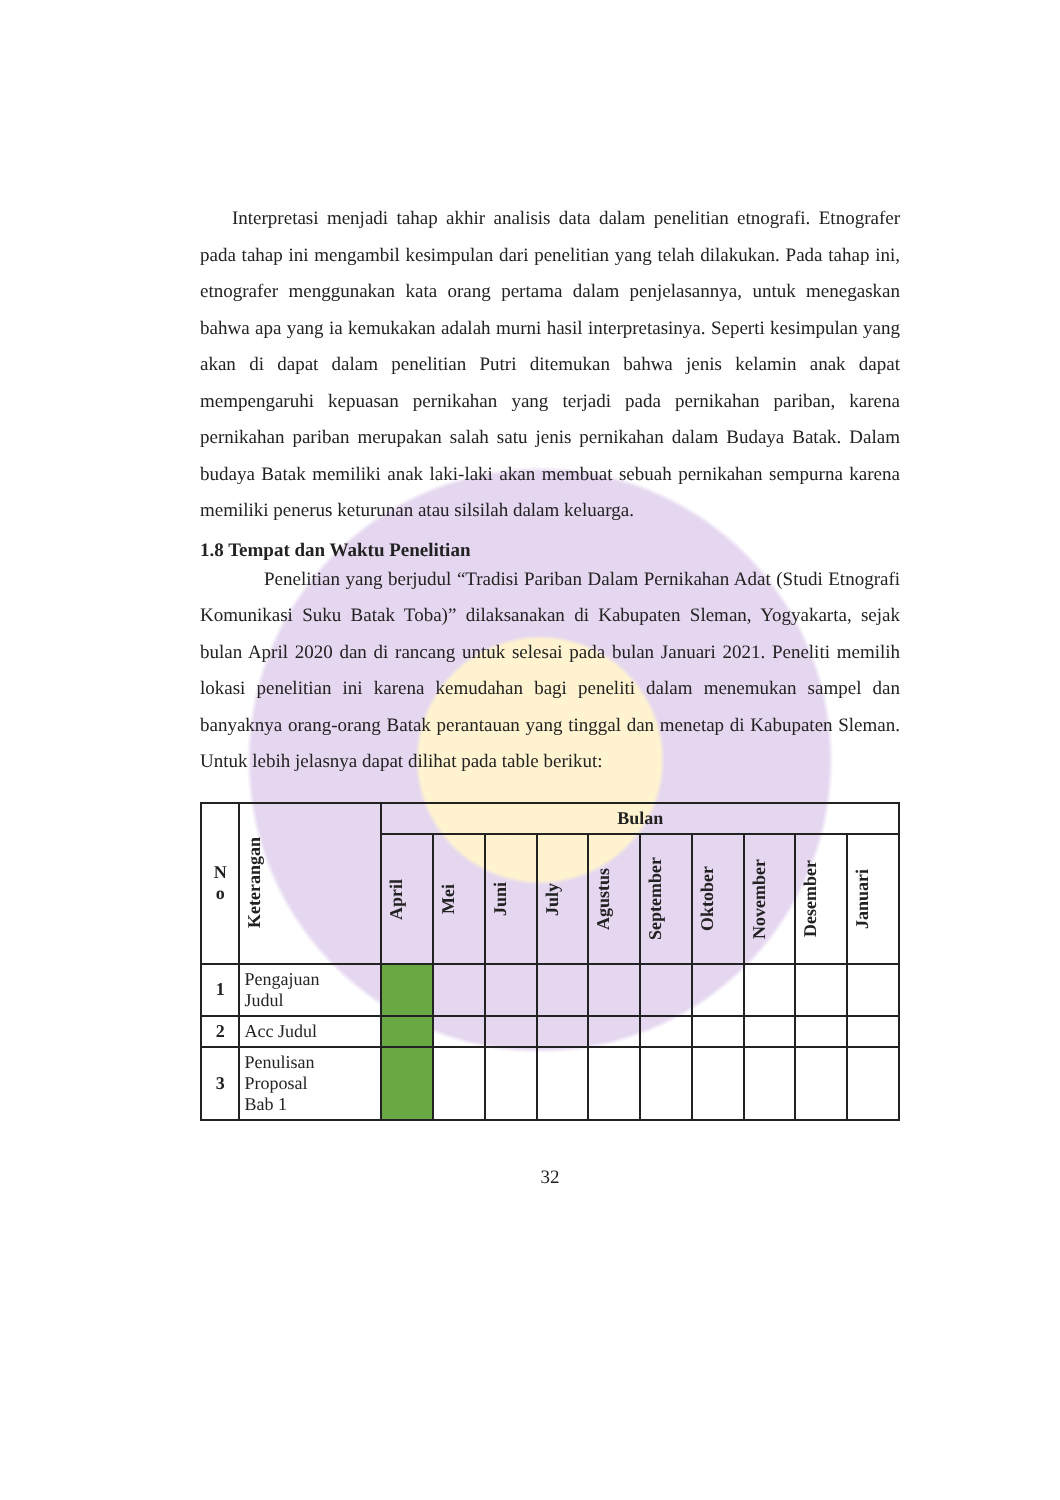Interpretasi menjadi tahap akhir analisis data dalam penelitian etnografi. Etnografer pada tahap ini mengambil kesimpulan dari penelitian yang telah dilakukan. Pada tahap ini, etnografer menggunakan kata orang pertama dalam penjelasannya, untuk menegaskan bahwa apa yang ia kemukakan adalah murni hasil interpretasinya. Seperti kesimpulan yang akan di dapat dalam penelitian Putri ditemukan bahwa jenis kelamin anak dapat mempengaruhi kepuasan pernikahan yang terjadi pada pernikahan pariban, karena pernikahan pariban merupakan salah satu jenis pernikahan dalam Budaya Batak. Dalam budaya Batak memiliki anak laki-laki akan membuat sebuah pernikahan sempurna karena memiliki penerus keturunan atau silsilah dalam keluarga.
1.8 Tempat dan Waktu Penelitian
Penelitian yang berjudul “Tradisi Pariban Dalam Pernikahan Adat (Studi Etnografi Komunikasi Suku Batak Toba)” dilaksanakan di Kabupaten Sleman, Yogyakarta, sejak bulan April 2020 dan di rancang untuk selesai pada bulan Januari 2021. Peneliti memilih lokasi penelitian ini karena kemudahan bagi peneliti dalam menemukan sampel dan banyaknya orang-orang Batak perantauan yang tinggal dan menetap di Kabupaten Sleman. Untuk lebih jelasnya dapat dilihat pada table berikut:
| N o | Keterangan | Bulan | | | | | | | | | |
| --- | --- | --- | --- | --- | --- | --- | --- | --- | --- | --- | --- |
| | | April | Mei | Juni | July | Agustus | September | Oktober | November | Desember | Januari |
| 1 | Pengajuan Judul | | | | | | | | | | |
| 2 | Acc Judul | | | | | | | | | | |
| 3 | Penulisan Proposal Bab 1 | | | | | | | | | | |
32